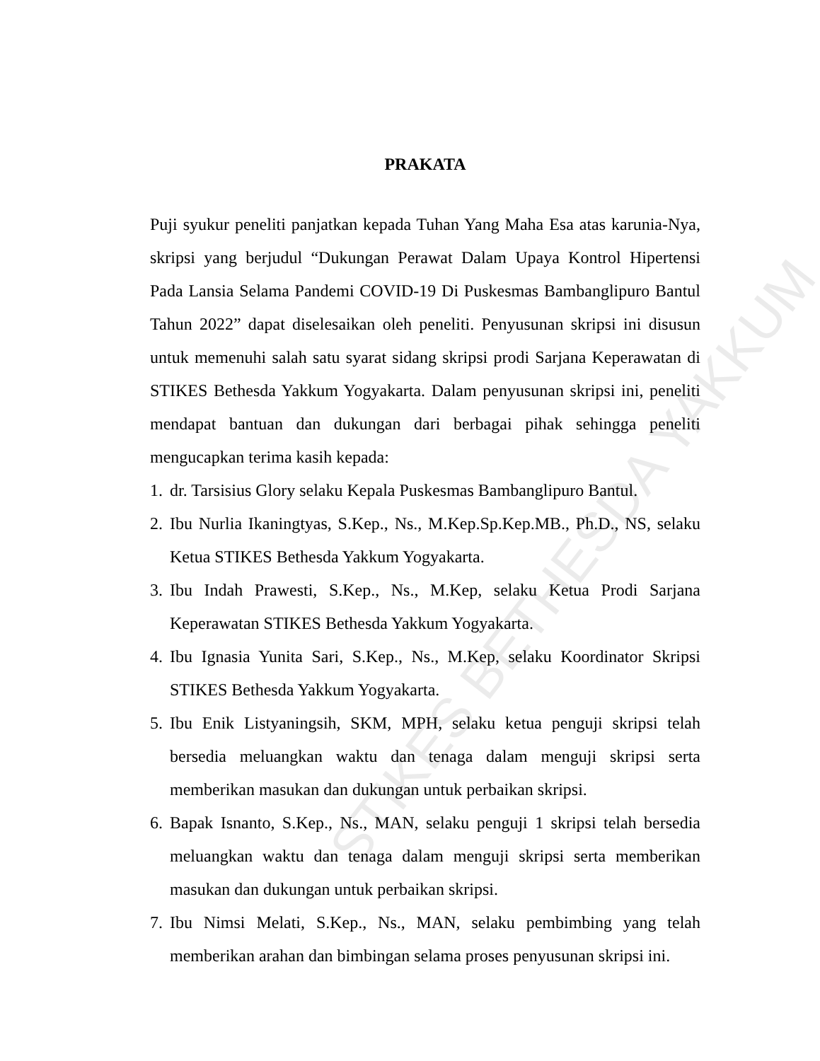STIKES BETHESDA YAKKUM
PRAKATA
Puji syukur peneliti panjatkan kepada Tuhan Yang Maha Esa atas karunia-Nya, skripsi yang berjudul “Dukungan Perawat Dalam Upaya Kontrol Hipertensi Pada Lansia Selama Pandemi COVID-19 Di Puskesmas Bambanglipuro Bantul Tahun 2022” dapat diselesaikan oleh peneliti. Penyusunan skripsi ini disusun untuk memenuhi salah satu syarat sidang skripsi prodi Sarjana Keperawatan di STIKES Bethesda Yakkum Yogyakarta. Dalam penyusunan skripsi ini, peneliti mendapat bantuan dan dukungan dari berbagai pihak sehingga peneliti mengucapkan terima kasih kepada:
1. dr. Tarsisius Glory selaku Kepala Puskesmas Bambanglipuro Bantul.
2. Ibu Nurlia Ikaningtyas, S.Kep., Ns., M.Kep.Sp.Kep.MB., Ph.D., NS, selaku Ketua STIKES Bethesda Yakkum Yogyakarta.
3. Ibu Indah Prawesti, S.Kep., Ns., M.Kep, selaku Ketua Prodi Sarjana Keperawatan STIKES Bethesda Yakkum Yogyakarta.
4. Ibu Ignasia Yunita Sari, S.Kep., Ns., M.Kep, selaku Koordinator Skripsi STIKES Bethesda Yakkum Yogyakarta.
5. Ibu Enik Listyaningsih, SKM, MPH, selaku ketua penguji skripsi telah bersedia meluangkan waktu dan tenaga dalam menguji skripsi serta memberikan masukan dan dukungan untuk perbaikan skripsi.
6. Bapak Isnanto, S.Kep., Ns., MAN, selaku penguji 1 skripsi telah bersedia meluangkan waktu dan tenaga dalam menguji skripsi serta memberikan masukan dan dukungan untuk perbaikan skripsi.
7. Ibu Nimsi Melati, S.Kep., Ns., MAN, selaku pembimbing yang telah memberikan arahan dan bimbingan selama proses penyusunan skripsi ini.